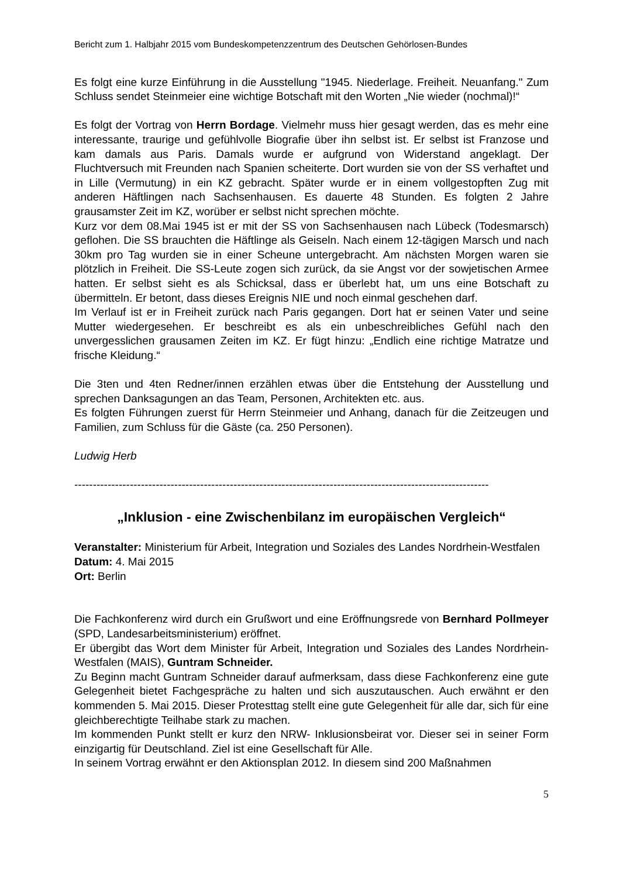Bericht zum 1. Halbjahr 2015 vom Bundeskompetenzzentrum des Deutschen Gehörlosen-Bundes
Es folgt eine kurze Einführung in die Ausstellung "1945. Niederlage. Freiheit. Neuanfang." Zum Schluss sendet Steinmeier eine wichtige Botschaft mit den Worten „Nie wieder (nochmal)!“
Es folgt der Vortrag von Herrn Bordage. Vielmehr muss hier gesagt werden, das es mehr eine interessante, traurige und gefühlvolle Biografie über ihn selbst ist. Er selbst ist Franzose und kam damals aus Paris. Damals wurde er aufgrund von Widerstand angeklagt. Der Fluchtversuch mit Freunden nach Spanien scheiterte. Dort wurden sie von der SS verhaftet und in Lille (Vermutung) in ein KZ gebracht. Später wurde er in einem vollgestopften Zug mit anderen Häftlingen nach Sachsenhausen. Es dauerte 48 Stunden. Es folgten 2 Jahre grausamster Zeit im KZ, worüber er selbst nicht sprechen möchte.
Kurz vor dem 08.Mai 1945 ist er mit der SS von Sachsenhausen nach Lübeck (Todesmarsch) geflohen. Die SS brauchten die Häftlinge als Geiseln. Nach einem 12-tägigen Marsch und nach 30km pro Tag wurden sie in einer Scheune untergebracht. Am nächsten Morgen waren sie plötzlich in Freiheit. Die SS-Leute zogen sich zurück, da sie Angst vor der sowjetischen Armee hatten. Er selbst sieht es als Schicksal, dass er überlebt hat, um uns eine Botschaft zu übermitteln. Er betont, dass dieses Ereignis NIE und noch einmal geschehen darf.
Im Verlauf ist er in Freiheit zurück nach Paris gegangen. Dort hat er seinen Vater und seine Mutter wiedergesehen. Er beschreibt es als ein unbeschreibliches Gefühl nach den unvergesslichen grausamen Zeiten im KZ. Er fügt hinzu: „Endlich eine richtige Matratze und frische Kleidung.“
Die 3ten und 4ten Redner/innen erzählen etwas über die Entstehung der Ausstellung und sprechen Danksagungen an das Team, Personen, Architekten etc. aus.
Es folgten Führungen zuerst für Herrn Steinmeier und Anhang, danach für die Zeitzeugen und Familien, zum Schluss für die Gäste (ca. 250 Personen).
Ludwig Herb
----------------------------------------------------------------------------------------------------------------
„Inklusion - eine Zwischenbilanz im europäischen Vergleich“
Veranstalter: Ministerium für Arbeit, Integration und Soziales des Landes Nordrhein-Westfalen
Datum: 4. Mai 2015
Ort: Berlin
Die Fachkonferenz wird durch ein Grußwort und eine Eröffnungsrede von Bernhard Pollmeyer (SPD, Landesarbeitsministerium) eröffnet.
Er übergibt das Wort dem Minister für Arbeit, Integration und Soziales des Landes Nordrhein- Westfalen (MAIS), Guntram Schneider.
Zu Beginn macht Guntram Schneider darauf aufmerksam, dass diese Fachkonferenz eine gute Gelegenheit bietet Fachgespräche zu halten und sich auszutauschen. Auch erwähnt er den kommenden 5. Mai 2015. Dieser Protesttag stellt eine gute Gelegenheit für alle dar, sich für eine gleichberechtigte Teilhabe stark zu machen.
Im kommenden Punkt stellt er kurz den NRW- Inklusionsbeirat vor. Dieser sei in seiner Form einzigartig für Deutschland. Ziel ist eine Gesellschaft für Alle.
In seinem Vortrag erwähnt er den Aktionsplan 2012. In diesem sind 200 Maßnahmen
5